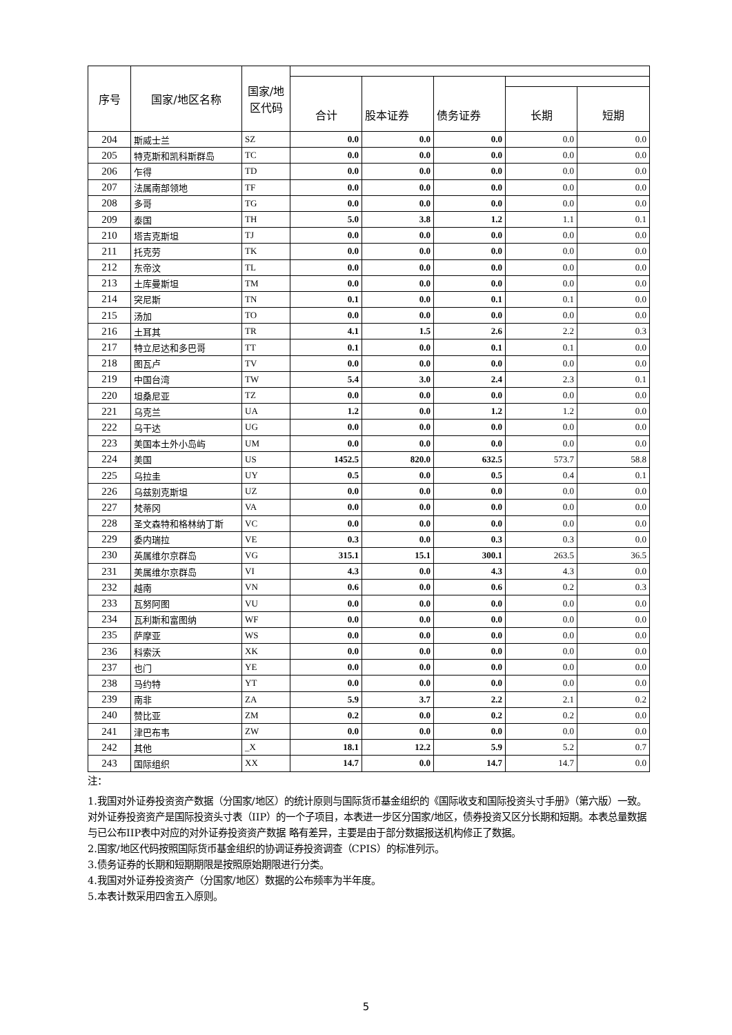| 序号 | 国家/地区名称 | 国家/地 区代码 | | | | | |
| --- | --- | --- | --- | --- | --- | --- | --- |
| | | | 合计 | 股本证券 | 债务证券 | | |
| | | | | | | 长期 | 短期 |
| 204 | 斯威士兰 | SZ | 0.0 | 0.0 | 0.0 | 0.0 | 0.0 |
| 205 | 特克斯和凯科斯群岛 | TC | 0.0 | 0.0 | 0.0 | 0.0 | 0.0 |
| 206 | 乍得 | TD | 0.0 | 0.0 | 0.0 | 0.0 | 0.0 |
| 207 | 法属南部领地 | TF | 0.0 | 0.0 | 0.0 | 0.0 | 0.0 |
| 208 | 多哥 | TG | 0.0 | 0.0 | 0.0 | 0.0 | 0.0 |
| 209 | 泰国 | TH | 5.0 | 3.8 | 1.2 | 1.1 | 0.1 |
| 210 | 塔吉克斯坦 | TJ | 0.0 | 0.0 | 0.0 | 0.0 | 0.0 |
| 211 | 托克劳 | TK | 0.0 | 0.0 | 0.0 | 0.0 | 0.0 |
| 212 | 东帝汶 | TL | 0.0 | 0.0 | 0.0 | 0.0 | 0.0 |
| 213 | 土库曼斯坦 | TM | 0.0 | 0.0 | 0.0 | 0.0 | 0.0 |
| 214 | 突尼斯 | TN | 0.1 | 0.0 | 0.1 | 0.1 | 0.0 |
| 215 | 汤加 | TO | 0.0 | 0.0 | 0.0 | 0.0 | 0.0 |
| 216 | 土耳其 | TR | 4.1 | 1.5 | 2.6 | 2.2 | 0.3 |
| 217 | 特立尼达和多巴哥 | TT | 0.1 | 0.0 | 0.1 | 0.1 | 0.0 |
| 218 | 图瓦卢 | TV | 0.0 | 0.0 | 0.0 | 0.0 | 0.0 |
| 219 | 中国台湾 | TW | 5.4 | 3.0 | 2.4 | 2.3 | 0.1 |
| 220 | 坦桑尼亚 | TZ | 0.0 | 0.0 | 0.0 | 0.0 | 0.0 |
| 221 | 乌克兰 | UA | 1.2 | 0.0 | 1.2 | 1.2 | 0.0 |
| 222 | 乌干达 | UG | 0.0 | 0.0 | 0.0 | 0.0 | 0.0 |
| 223 | 美国本土外小岛屿 | UM | 0.0 | 0.0 | 0.0 | 0.0 | 0.0 |
| 224 | 美国 | US | 1452.5 | 820.0 | 632.5 | 573.7 | 58.8 |
| 225 | 乌拉圭 | UY | 0.5 | 0.0 | 0.5 | 0.4 | 0.1 |
| 226 | 乌兹别克斯坦 | UZ | 0.0 | 0.0 | 0.0 | 0.0 | 0.0 |
| 227 | 梵蒂冈 | VA | 0.0 | 0.0 | 0.0 | 0.0 | 0.0 |
| 228 | 圣文森特和格林纳丁斯 | VC | 0.0 | 0.0 | 0.0 | 0.0 | 0.0 |
| 229 | 委内瑞拉 | VE | 0.3 | 0.0 | 0.3 | 0.3 | 0.0 |
| 230 | 英属维尔京群岛 | VG | 315.1 | 15.1 | 300.1 | 263.5 | 36.5 |
| 231 | 美属维尔京群岛 | VI | 4.3 | 0.0 | 4.3 | 4.3 | 0.0 |
| 232 | 越南 | VN | 0.6 | 0.0 | 0.6 | 0.2 | 0.3 |
| 233 | 瓦努阿图 | VU | 0.0 | 0.0 | 0.0 | 0.0 | 0.0 |
| 234 | 瓦利斯和富图纳 | WF | 0.0 | 0.0 | 0.0 | 0.0 | 0.0 |
| 235 | 萨摩亚 | WS | 0.0 | 0.0 | 0.0 | 0.0 | 0.0 |
| 236 | 科索沃 | XK | 0.0 | 0.0 | 0.0 | 0.0 | 0.0 |
| 237 | 也门 | YE | 0.0 | 0.0 | 0.0 | 0.0 | 0.0 |
| 238 | 马约特 | YT | 0.0 | 0.0 | 0.0 | 0.0 | 0.0 |
| 239 | 南非 | ZA | 5.9 | 3.7 | 2.2 | 2.1 | 0.2 |
| 240 | 赞比亚 | ZM | 0.2 | 0.0 | 0.2 | 0.2 | 0.0 |
| 241 | 津巴布韦 | ZW | 0.0 | 0.0 | 0.0 | 0.0 | 0.0 |
| 242 | 其他 | _X | 18.1 | 12.2 | 5.9 | 5.2 | 0.7 |
| 243 | 国际组织 | XX | 14.7 | 0.0 | 14.7 | 14.7 | 0.0 |
注：
1.我国对外证券投资资产数据（分国家/地区）的统计原则与国际货币基金组织的《国际收支和国际投资头寸手册》（第六版）一致。对外证券投资资产是国际投资头寸表（IIP）的一个子项目，本表进一步区分国家/地区，债券投资又区分长期和短期。本表总量数据与已公布IIP表中对应的对外证券投资资产数据 略有差异，主要是由于部分数据报送机构修正了数据。
2.国家/地区代码按照国际货币基金组织的协调证券投资调查（CPIS）的标准列示。
3.债务证券的长期和短期期限是按照原始期限进行分类。
4.我国对外证券投资资产（分国家/地区）数据的公布频率为半年度。
5.本表计数采用四舍五入原则。
5